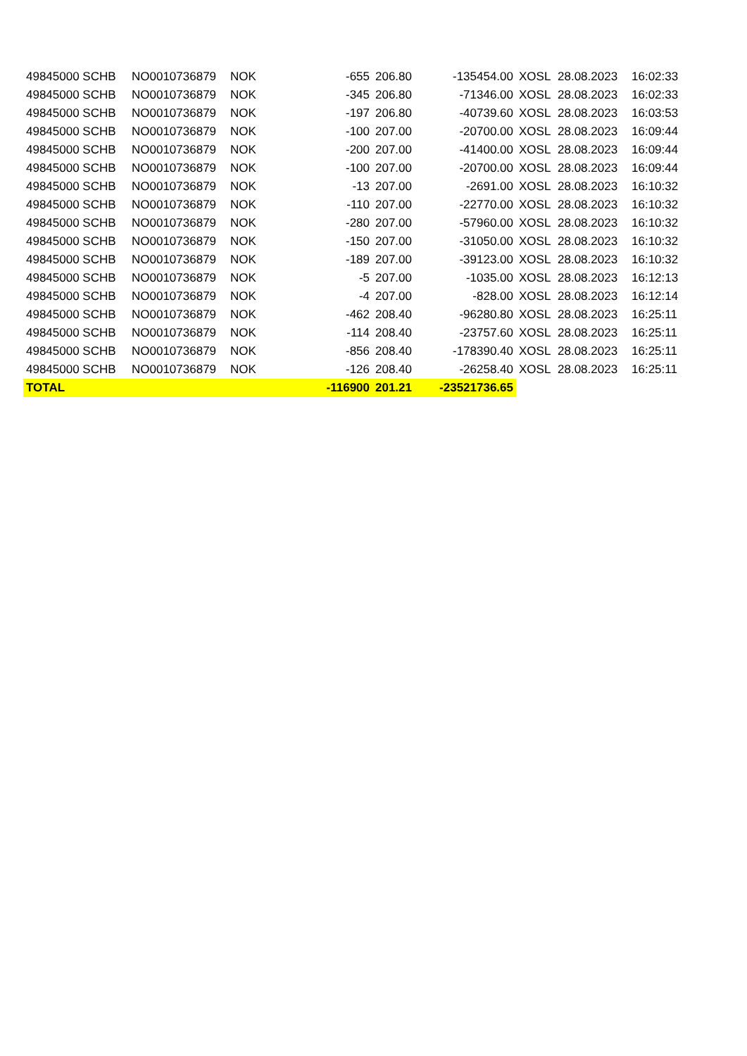| 49845000 SCHB | NO0010736879 | NOK | -655 | 206.80 | -135454.00 | XOSL | 28.08.2023 | 16:02:33 |
| 49845000 SCHB | NO0010736879 | NOK | -345 | 206.80 | -71346.00 | XOSL | 28.08.2023 | 16:02:33 |
| 49845000 SCHB | NO0010736879 | NOK | -197 | 206.80 | -40739.60 | XOSL | 28.08.2023 | 16:03:53 |
| 49845000 SCHB | NO0010736879 | NOK | -100 | 207.00 | -20700.00 | XOSL | 28.08.2023 | 16:09:44 |
| 49845000 SCHB | NO0010736879 | NOK | -200 | 207.00 | -41400.00 | XOSL | 28.08.2023 | 16:09:44 |
| 49845000 SCHB | NO0010736879 | NOK | -100 | 207.00 | -20700.00 | XOSL | 28.08.2023 | 16:09:44 |
| 49845000 SCHB | NO0010736879 | NOK | -13 | 207.00 | -2691.00 | XOSL | 28.08.2023 | 16:10:32 |
| 49845000 SCHB | NO0010736879 | NOK | -110 | 207.00 | -22770.00 | XOSL | 28.08.2023 | 16:10:32 |
| 49845000 SCHB | NO0010736879 | NOK | -280 | 207.00 | -57960.00 | XOSL | 28.08.2023 | 16:10:32 |
| 49845000 SCHB | NO0010736879 | NOK | -150 | 207.00 | -31050.00 | XOSL | 28.08.2023 | 16:10:32 |
| 49845000 SCHB | NO0010736879 | NOK | -189 | 207.00 | -39123.00 | XOSL | 28.08.2023 | 16:10:32 |
| 49845000 SCHB | NO0010736879 | NOK | -5 | 207.00 | -1035.00 | XOSL | 28.08.2023 | 16:12:13 |
| 49845000 SCHB | NO0010736879 | NOK | -4 | 207.00 | -828.00 | XOSL | 28.08.2023 | 16:12:14 |
| 49845000 SCHB | NO0010736879 | NOK | -462 | 208.40 | -96280.80 | XOSL | 28.08.2023 | 16:25:11 |
| 49845000 SCHB | NO0010736879 | NOK | -114 | 208.40 | -23757.60 | XOSL | 28.08.2023 | 16:25:11 |
| 49845000 SCHB | NO0010736879 | NOK | -856 | 208.40 | -178390.40 | XOSL | 28.08.2023 | 16:25:11 |
| 49845000 SCHB | NO0010736879 | NOK | -126 | 208.40 | -26258.40 | XOSL | 28.08.2023 | 16:25:11 |
| TOTAL | | | -116900 | 201.21 | -23521736.65 | | | |